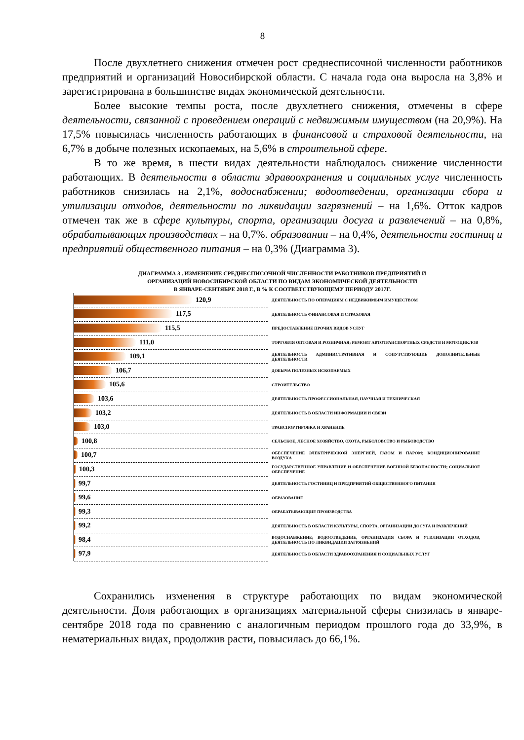8
После двухлетнего снижения отмечен рост среднесписочной численности работников предприятий и организаций Новосибирской области. С начала года она выросла на 3,8% и зарегистрирована в большинстве видах экономической деятельности.
Более высокие темпы роста, после двухлетнего снижения, отмечены в сфере деятельности, связанной с проведением операций с недвижимым имуществом (на 20,9%). На 17,5% повысилась численность работающих в финансовой и страховой деятельности, на 6,7% в добыче полезных ископаемых, на 5,6% в строительной сфере.
В то же время, в шести видах деятельности наблюдалось снижение численности работающих. В деятельности в области здравоохранения и социальных услуг численность работников снизилась на 2,1%, водоснабжении; водоотведении, организации сбора и утилизации отходов, деятельности по ликвидации загрязнений – на 1,6%. Отток кадров отмечен так же в сфере культуры, спорта, организации досуга и развлечений – на 0,8%, обрабатывающих производствах – на 0,7%. образовании – на 0,4%, деятельности гостиниц и предприятий общественного питания – на 0,3% (Диаграмма 3).
ДИАГРАММА 3 . ИЗМЕНЕНИЕ СРЕДНЕСПИСОЧНОЙ ЧИСЛЕННОСТИ РАБОТНИКОВ ПРЕДПРИЯТИЙ И
ОРГАНИЗАЦИЙ НОВОСИБИРСКОЙ ОБЛАСТИ ПО ВИДАМ ЭКОНОМИЧЕСКОЙ ДЕЯТЕЛЬНОСТИ
В ЯНВАРЕ-СЕНТЯБРЕ 2018 Г., В % К СООТВЕТСТВУЮЩЕМУ ПЕРИОДУ 2017Г.
120,9
ДЕЯТЕЛЬНОСТЬ ПО ОПЕРАЦИЯМ С НЕДВИЖИМЫМ ИМУЩЕСТВОМ
117,5
ДЕЯТЕЛЬНОСТЬ ФИНАНСОВАЯ И СТРАХОВАЯ
115,5
ПРЕДОСТАВЛЕНИЕ ПРОЧИХ ВИДОВ УСЛУГ
111,0
ТОРГОВЛЯ ОПТОВАЯ И РОЗНИЧНАЯ; РЕМОНТ АВТОТРАНСПОРТНЫХ СРЕДСТВ И МОТОЦИКЛОВ
109,1
ДЕЯТЕЛЬНОСТЬ АДМИНИСТРАТИВНАЯ И СОПУТСТВУЮЩИЕ ДОПОЛНИТЕЛЬНЫЕ ДЕЯТЕЛЬНОСТИ
106,7
ДОБЫЧА ПОЛЕЗНЫХ ИСКОПАЕМЫХ
105,6
СТРОИТЕЛЬСТВО
103,6
ДЕЯТЕЛЬНОСТЬ ПРОФЕССИОНАЛЬНАЯ, НАУЧНАЯ И ТЕХНИЧЕСКАЯ
103,2
ДЕЯТЕЛЬНОСТЬ В ОБЛАСТИ ИНФОРМАЦИИ И СВЯЗИ
103,0
ТРАНСПОРТИРОВКА И ХРАНЕНИЕ
100,8
СЕЛЬСКОЕ, ЛЕСНОЕ ХОЗЯЙСТВО, ОХОТА, РЫБОЛОВСТВО И РЫБОВОДСТВО
100,7
ОБЕСПЕЧЕНИЕ ЭЛЕКТРИЧЕСКОЙ ЭНЕРГИЕЙ, ГАЗОМ И ПАРОМ; КОНДИЦИОНИРОВАНИЕ ВОЗДУХА
100,3
ГОСУДАРСТВЕННОЕ УПРАВЛЕНИЕ И ОБЕСПЕЧЕНИЕ ВОЕННОЙ БЕЗОПАСНОСТИ; СОЦИАЛЬНОЕ ОБЕСПЕЧЕНИЕ
99,7
ДЕЯТЕЛЬНОСТЬ ГОСТИНИЦ И ПРЕДПРИЯТИЙ ОБЩЕСТВЕННОГО ПИТАНИЯ
99,6
ОБРАЗОВАНИЕ
99,3
ОБРАБАТЫВАЮЩИЕ ПРОИЗВОДСТВА
99,2
ДЕЯТЕЛЬНОСТЬ В ОБЛАСТИ КУЛЬТУРЫ, СПОРТА, ОРГАНИЗАЦИИ ДОСУГА И РАЗВЛЕЧЕНИЙ
98,4
ВОДОСНАБЖЕНИЕ; ВОДООТВЕДЕНИЕ, ОРГАНИЗАЦИЯ СБОРА И УТИЛИЗАЦИИ ОТХОДОВ, ДЕЯТЕЛЬНОСТЬ ПО ЛИКВИДАЦИИ ЗАГРЯЗНЕНИЙ
97,9
ДЕЯТЕЛЬНОСТЬ В ОБЛАСТИ ЗДРАВООХРАНЕНИЯ И СОЦИАЛЬНЫХ УСЛУГ
Сохранились изменения в структуре работающих по видам экономической деятельности. Доля работающих в организациях материальной сферы снизилась в январе-сентябре 2018 года по сравнению с аналогичным периодом прошлого года до 33,9%, в нематериальных видах, продолжив расти, повысилась до 66,1%.